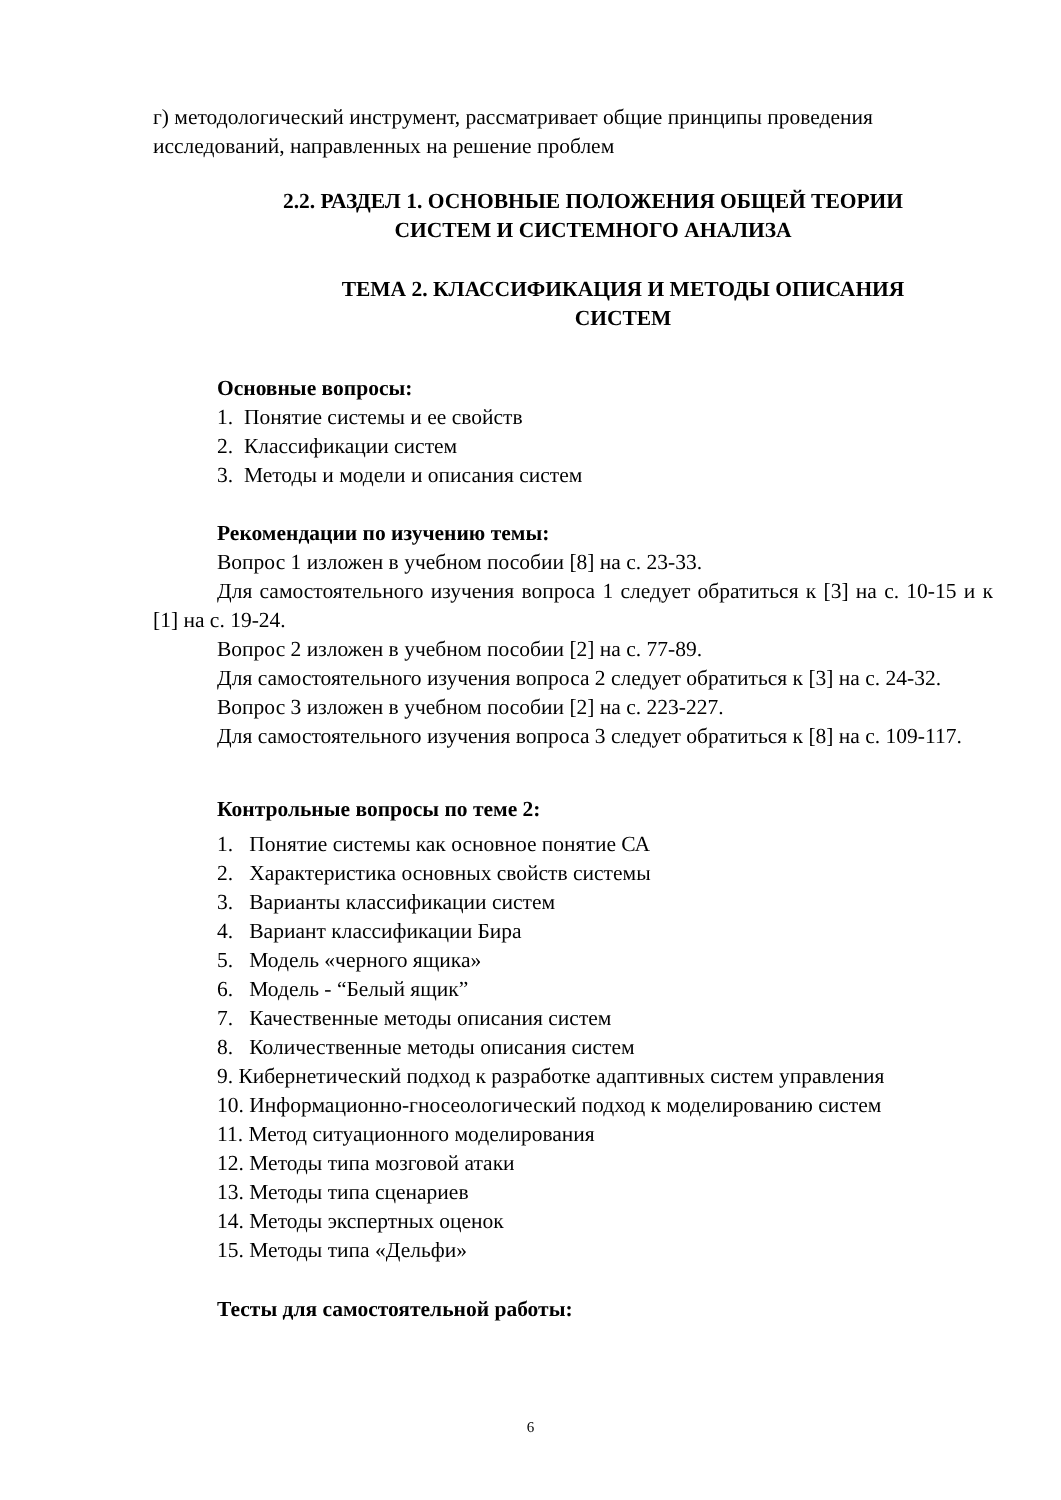г) методологический инструмент, рассматривает общие принципы проведения исследований, направленных на решение проблем
2.2. РАЗДЕЛ 1. ОСНОВНЫЕ ПОЛОЖЕНИЯ ОБЩЕЙ ТЕОРИИ
СИСТЕМ И СИСТЕМНОГО АНАЛИЗА
ТЕМА 2. КЛАССИФИКАЦИЯ И МЕТОДЫ ОПИСАНИЯ
СИСТЕМ
Основные вопросы:
1. Понятие системы и ее свойств
2. Классификации систем
3. Методы и модели и описания систем
Рекомендации по изучению темы:
Вопрос 1 изложен в учебном пособии [8] на с. 23-33.
Для самостоятельного изучения вопроса 1 следует обратиться к [3] на с. 10-15 и к [1] на с. 19-24.
Вопрос 2 изложен в учебном пособии [2] на с. 77-89.
Для самостоятельного изучения вопроса 2 следует обратиться к [3] на с. 24-32.
Вопрос 3 изложен в учебном пособии [2] на с. 223-227.
Для самостоятельного изучения вопроса 3 следует обратиться к [8] на с. 109-117.
Контрольные вопросы по теме 2:
1. Понятие системы как основное понятие СА
2. Характеристика основных свойств системы
3. Варианты классификации систем
4. Вариант классификации Бира
5. Модель «черного ящика»
6. Модель - “Белый ящик”
7. Качественные методы описания систем
8. Количественные методы описания систем
9. Кибернетический подход к разработке адаптивных систем управления
10. Информационно-гносеологический подход к моделированию систем
11. Метод ситуационного моделирования
12. Методы типа мозговой атаки
13. Методы типа сценариев
14. Методы экспертных оценок
15. Методы типа «Дельфи»
Тесты для самостоятельной работы:
6